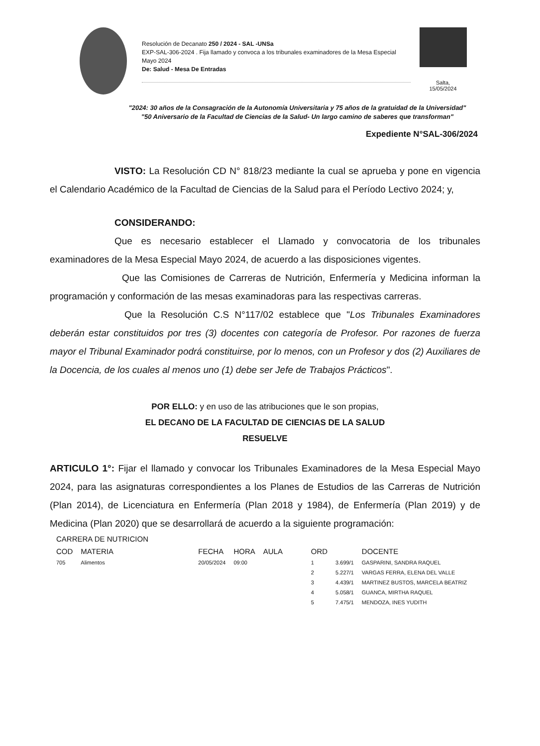Resolución de Decanato 250 / 2024 - SAL -UNSa
EXP-SAL-306-2024 . Fija llamado y convoca a los tribunales examinadores de la Mesa Especial Mayo 2024
De: Salud - Mesa De Entradas
Salta,
15/05/2024
"2024: 30 años de la Consagración de la Autonomía Universitaria y 75 años de la gratuidad de la Universidad"
"50 Aniversario de la Facultad de Ciencias de la Salud- Un largo camino de saberes que transforman"
Expediente N°SAL-306/2024
VISTO: La Resolución CD N° 818/23 mediante la cual se aprueba y pone en vigencia el Calendario Académico de la Facultad de Ciencias de la Salud para el Período Lectivo 2024; y,
CONSIDERANDO:
Que es necesario establecer el Llamado y convocatoria de los tribunales examinadores de la Mesa Especial Mayo 2024, de acuerdo a las disposiciones vigentes.
Que las Comisiones de Carreras de Nutrición, Enfermería y Medicina informan la programación y conformación de las mesas examinadoras para las respectivas carreras.
Que la Resolución C.S N°117/02 establece que "Los Tribunales Examinadores deberán estar constituidos por tres (3) docentes con categoría de Profesor. Por razones de fuerza mayor el Tribunal Examinador podrá constituirse, por lo menos, con un Profesor y dos (2) Auxiliares de la Docencia, de los cuales al menos uno (1) debe ser Jefe de Trabajos Prácticos".
POR ELLO: y en uso de las atribuciones que le son propias,
EL DECANO DE LA FACULTAD DE CIENCIAS DE LA SALUD
RESUELVE
ARTICULO 1°: Fijar el llamado y convocar los Tribunales Examinadores de la Mesa Especial Mayo 2024, para las asignaturas correspondientes a los Planes de Estudios de las Carreras de Nutrición (Plan 2014), de Licenciatura en Enfermería (Plan 2018 y 1984), de Enfermería (Plan 2019) y de Medicina (Plan 2020) que se desarrollará de acuerdo a la siguiente programación:
| CARRERA DE NUTRICION | | | | | | | |
| --- | --- | --- | --- | --- | --- | --- | --- |
| COD | MATERIA | FECHA | HORA | AULA | ORD | | DOCENTE |
| 705 | Alimentos | 20/05/2024 | 09:00 | | 1 | 3.699/1 | GASPARINI, SANDRA RAQUEL |
| | | | | | 2 | 5.227/1 | VARGAS FERRA, ELENA DEL VALLE |
| | | | | | 3 | 4.439/1 | MARTINEZ BUSTOS, MARCELA BEATRIZ |
| | | | | | 4 | 5.058/1 | GUANCA, MIRTHA RAQUEL |
| | | | | | 5 | 7.475/1 | MENDOZA, INES YUDITH |